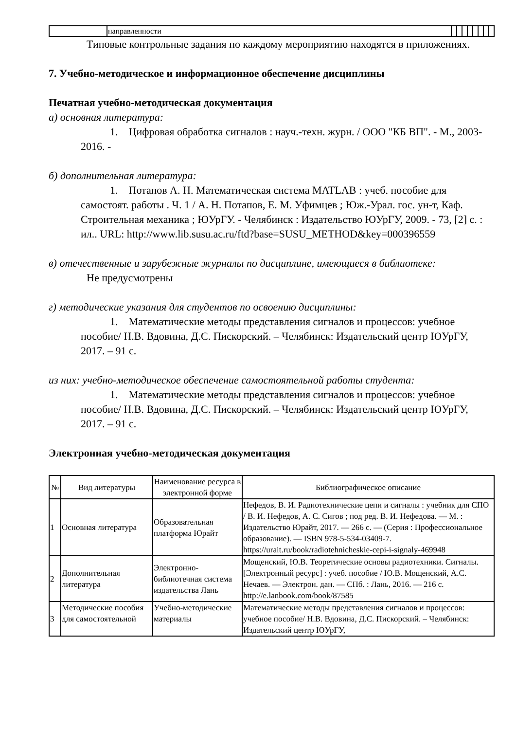| | направленности | | | | | | | | |
Типовые контрольные задания по каждому мероприятию находятся в приложениях.
7. Учебно-методическое и информационное обеспечение дисциплины
Печатная учебно-методическая документация
а) основная литература:
1. Цифровая обработка сигналов : науч.-техн. журн. / ООО "КБ ВП". - М., 2003-2016. -
б) дополнительная литература:
1. Потапов А. Н. Математическая система MATLAB : учеб. пособие для самостоят. работы . Ч. 1 / А. Н. Потапов, Е. М. Уфимцев ; Юж.-Урал. гос. ун-т, Каф. Строительная механика ; ЮУрГУ. - Челябинск : Издательство ЮУрГУ, 2009. - 73, [2] с. : ил.. URL: http://www.lib.susu.ac.ru/ftd?base=SUSU_METHOD&key=000396559
в) отечественные и зарубежные журналы по дисциплине, имеющиеся в библиотеке:
Не предусмотрены
г) методические указания для студентов по освоению дисциплины:
1. Математические методы представления сигналов и процессов: учебное пособие/ Н.В. Вдовина, Д.С. Пискорский. – Челябинск: Издательский центр ЮУрГУ, 2017. – 91 с.
из них: учебно-методическое обеспечение самостоятельной работы студента:
1. Математические методы представления сигналов и процессов: учебное пособие/ Н.В. Вдовина, Д.С. Пискорский. – Челябинск: Издательский центр ЮУрГУ, 2017. – 91 с.
Электронная учебно-методическая документация
| № | Вид литературы | Наименование ресурса в электронной форме | Библиографическое описание |
| --- | --- | --- | --- |
| 1 | Основная литература | Образовательная платформа Юрайт | Нефедов, В. И. Радиотехнические цепи и сигналы : учебник для СПО / В. И. Нефедов, А. С. Сигов ; под ред. В. И. Нефедова. — М. : Издательство Юрайт, 2017. — 266 с. — (Серия : Профессиональное образование). — ISBN 978-5-534-03409-7. https://urait.ru/book/radiotehnicheskie-cepi-i-signaly-469948 |
| 2 | Дополнительная литература | Электронно-библиотечная система издательства Лань | Мощенский, Ю.В. Теоретические основы радиотехники. Сигналы. [Электронный ресурс] : учеб. пособие / Ю.В. Мощенский, А.С. Нечаев. — Электрон. дан. — СПб. : Лань, 2016. — 216 с. http://e.lanbook.com/book/87585 |
| 3 | Методические пособия для самостоятельной | Учебно-методические материалы | Математические методы представления сигналов и процессов: учебное пособие/ Н.В. Вдовина, Д.С. Пискорский. – Челябинск: Издательский центр ЮУрГУ, |